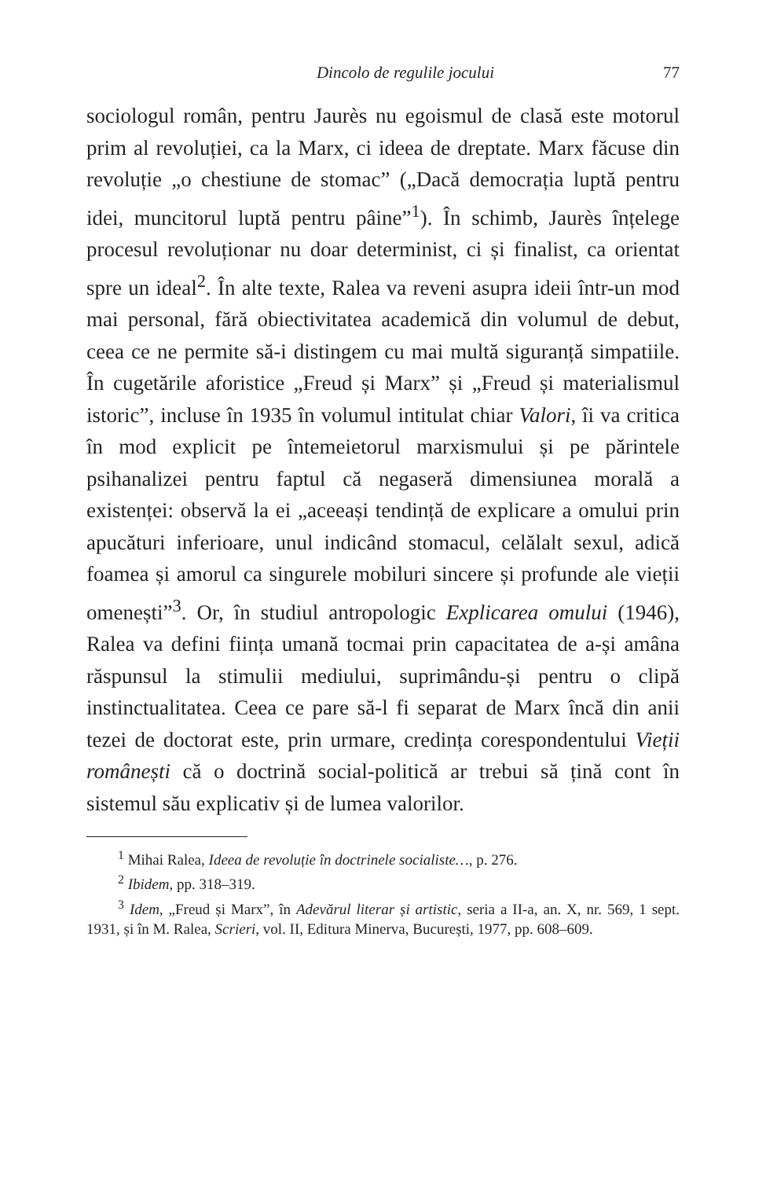Dincolo de regulile jocului 77
sociologul român, pentru Jaurès nu egoismul de clasă este motorul prim al revoluției, ca la Marx, ci ideea de dreptate. Marx făcuse din revoluție „o chestiune de stomac” („Dacă democrația luptă pentru idei, muncitorul luptă pentru pâine”<sup>1</sup>). În schimb, Jaurès înțelege procesul revoluționar nu doar determinist, ci și finalist, ca orientat spre un ideal<sup>2</sup>. În alte texte, Ralea va reveni asupra ideii într-un mod mai personal, fără obiectivitatea academică din volumul de debut, ceea ce ne permite să-i distingem cu mai multă siguranță simpatiile. În cugetările aforistice „Freud și Marx” și „Freud și materialismul istoric”, incluse în 1935 în volumul intitulat chiar Valori, îi va critica în mod explicit pe întemeietorul marxismului și pe părintele psihanalizei pentru faptul că negaseră dimensiunea morală a existenței: observă la ei „aceeași tendință de explicare a omului prin apucături inferioare, unul indicând stomacul, celălalt sexul, adică foamea și amorul ca singurele mobiluri sincere și profunde ale vieții omenești”<sup>3</sup>. Or, în studiul antropologic Explicarea omului (1946), Ralea va defini ființa umană tocmai prin capacitatea de a-și amâna răspunsul la stimulii mediului, suprimându-și pentru o clipă instinctualitatea. Ceea ce pare să-l fi separat de Marx încă din anii tezei de doctorat este, prin urmare, credința corespondentului Vieții românești că o doctrină social-politică ar trebui să țină cont în sistemul său explicativ și de lumea valorilor.
<sup>1</sup> Mihai Ralea, Ideea de revoluție în doctrinele socialiste…, p. 276.
<sup>2</sup> Ibidem, pp. 318–319.
<sup>3</sup> Idem, „Freud și Marx”, în Adevărul literar și artistic, seria a II-a, an. X, nr. 569, 1 sept. 1931, și în M. Ralea, Scrieri, vol. II, Editura Minerva, București, 1977, pp. 608–609.